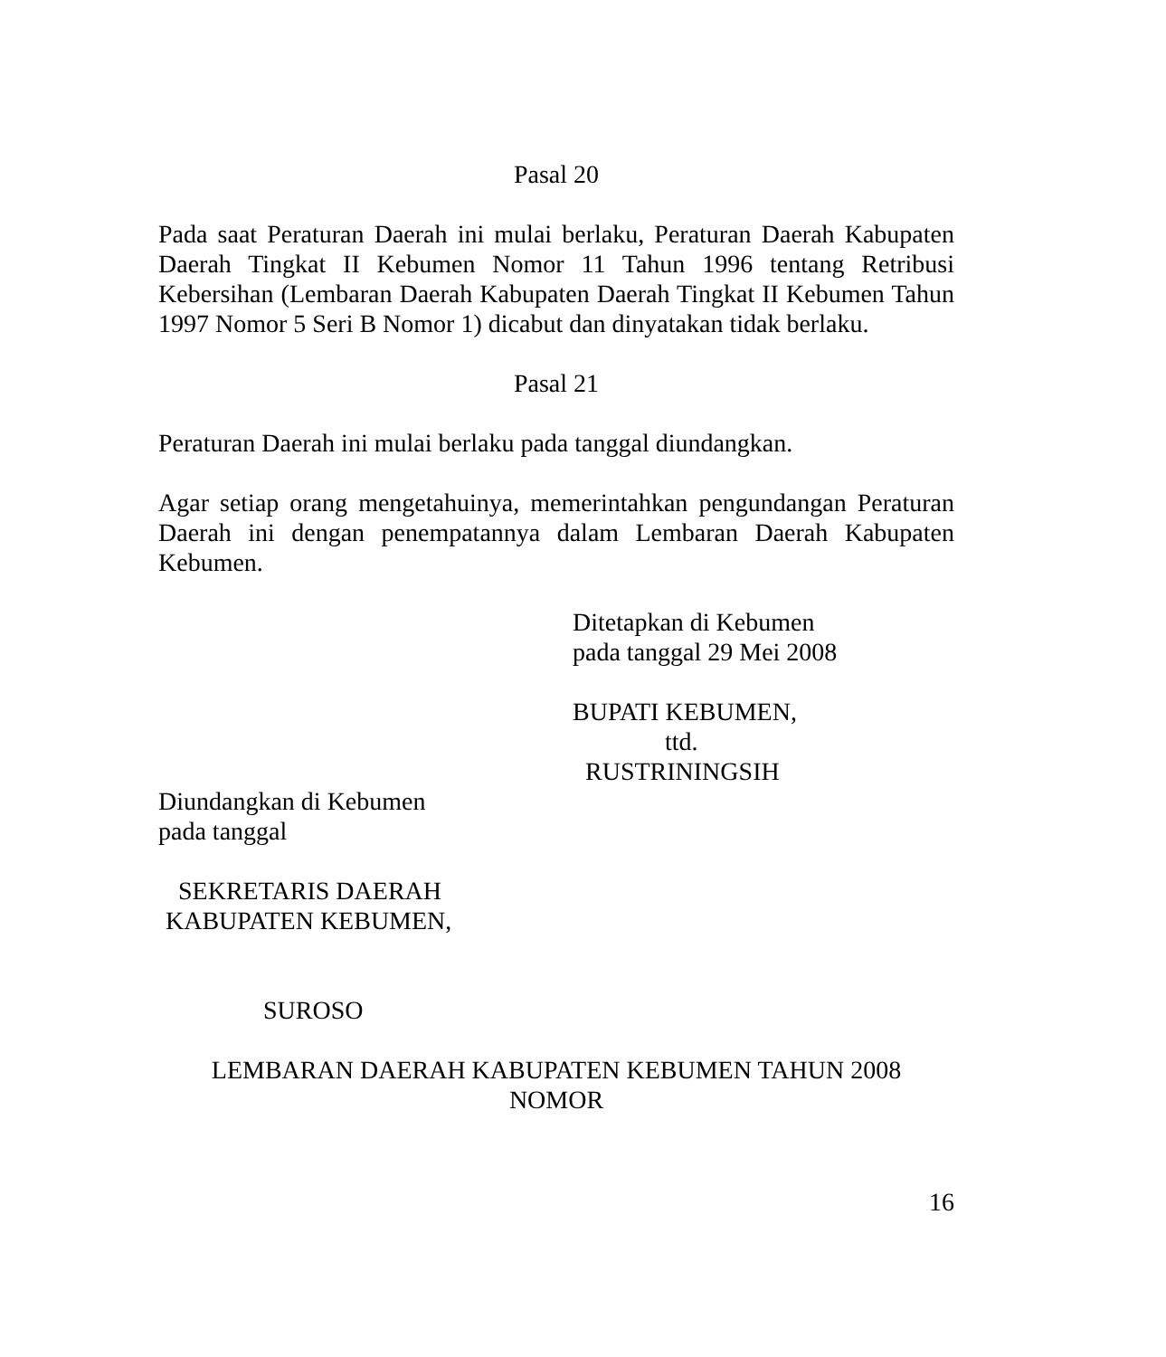Pasal 20
Pada saat Peraturan Daerah ini mulai berlaku, Peraturan Daerah Kabupaten Daerah Tingkat II Kebumen Nomor 11 Tahun 1996 tentang Retribusi Kebersihan (Lembaran Daerah Kabupaten Daerah Tingkat II Kebumen Tahun 1997 Nomor 5 Seri B Nomor 1) dicabut dan dinyatakan tidak berlaku.
Pasal 21
Peraturan Daerah ini mulai berlaku pada tanggal diundangkan.
Agar setiap orang mengetahuinya, memerintahkan pengundangan Peraturan Daerah ini dengan penempatannya dalam Lembaran Daerah Kabupaten Kebumen.
Ditetapkan di Kebumen
pada tanggal 29 Mei 2008
BUPATI KEBUMEN,
ttd.
RUSTRININGSIH
Diundangkan di Kebumen
pada tanggal
SEKRETARIS DAERAH
KABUPATEN KEBUMEN,
SUROSO
LEMBARAN DAERAH KABUPATEN KEBUMEN TAHUN 2008
NOMOR
16